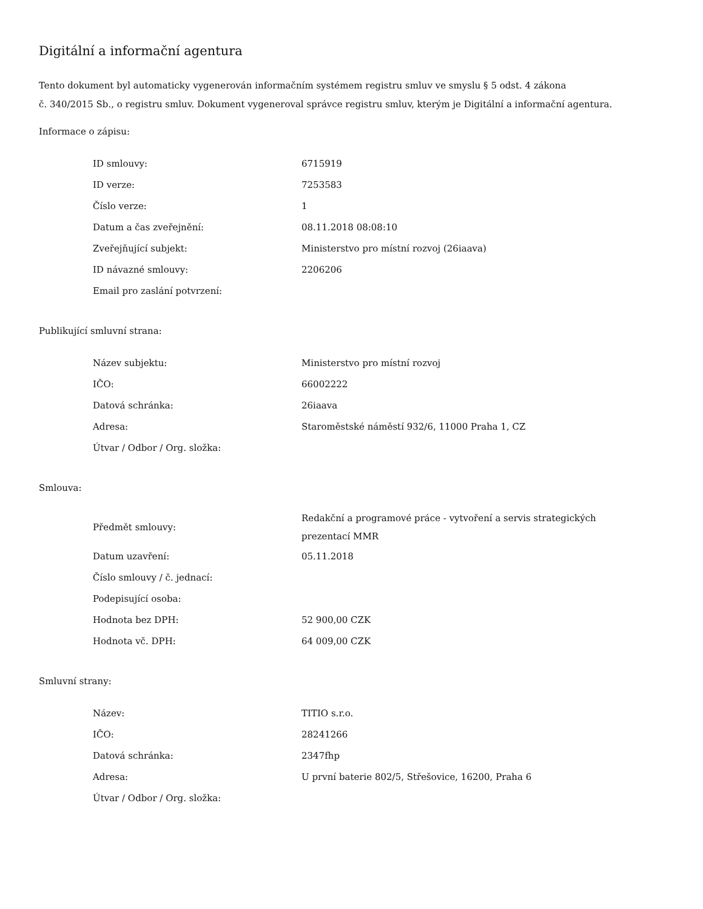Digitální a informační agentura
Tento dokument byl automaticky vygenerován informačním systémem registru smluv ve smyslu § 5 odst. 4 zákona
č. 340/2015 Sb., o registru smluv. Dokument vygeneroval správce registru smluv, kterým je Digitální a informační agentura.
Informace o zápisu:
| ID smlouvy: | 6715919 |
| ID verze: | 7253583 |
| Číslo verze: | 1 |
| Datum a čas zveřejnění: | 08.11.2018 08:08:10 |
| Zveřejňující subjekt: | Ministerstvo pro místní rozvoj (26iaava) |
| ID návazné smlouvy: | 2206206 |
| Email pro zaslání potvrzení: | |
Publikující smluvní strana:
| Název subjektu: | Ministerstvo pro místní rozvoj |
| IČO: | 66002222 |
| Datová schránka: | 26iaava |
| Adresa: | Staroměstské náměstí 932/6, 11000 Praha 1, CZ |
| Útvar / Odbor / Org. složka: | |
Smlouva:
| Předmět smlouvy: | Redakční a programové práce - vytvoření a servis strategických prezentací MMR |
| Datum uzavření: | 05.11.2018 |
| Číslo smlouvy / č. jednací: | |
| Podepisující osoba: | |
| Hodnota bez DPH: | 52 900,00 CZK |
| Hodnota vč. DPH: | 64 009,00 CZK |
Smluvní strany:
| Název: | TITIO s.r.o. |
| IČO: | 28241266 |
| Datová schránka: | 2347fhp |
| Adresa: | U první baterie 802/5, Střešovice, 16200, Praha 6 |
| Útvar / Odbor / Org. složka: | |